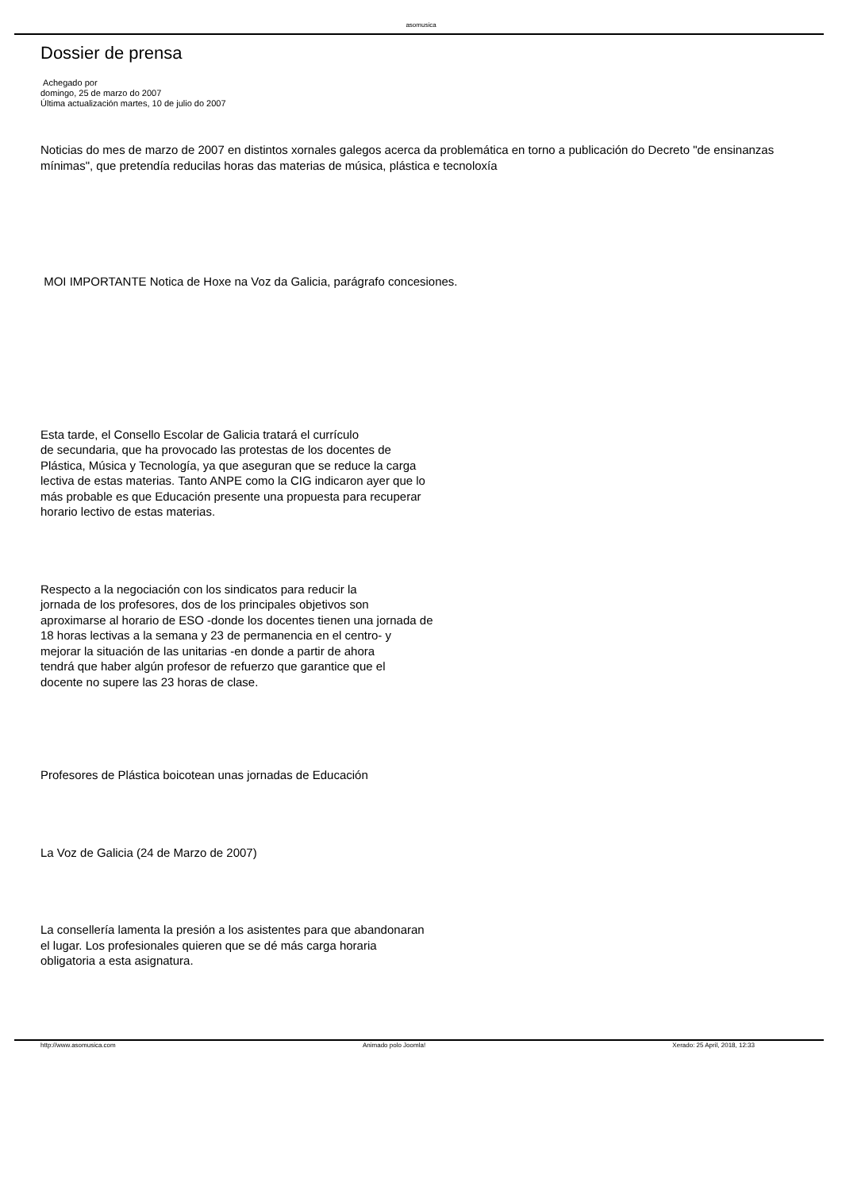asomusica
Dossier de prensa
Achegado por
domingo, 25 de marzo do 2007
Última actualización martes, 10 de julio do 2007
Noticias do mes de marzo de 2007 en distintos xornales galegos acerca da problemática en torno a publicación do Decreto "de ensinanzas mínimas", que pretendía reducilas horas das materias de música, plástica e tecnoloxía
MOI IMPORTANTE Notica de Hoxe na Voz da Galicia, parágrafo concesiones.
Esta tarde, el Consello Escolar de Galicia tratará el currículo
de secundaria, que ha provocado las protestas de los docentes de
Plástica, Música y Tecnología, ya que aseguran que se reduce la carga
lectiva de estas materias. Tanto ANPE como la CIG indicaron ayer que lo
más probable es que Educación presente una propuesta para recuperar
horario lectivo de estas materias.
Respecto a la negociación con los sindicatos para reducir la
jornada de los profesores, dos de los principales objetivos son
aproximarse al horario de ESO -donde los docentes tienen una jornada de
18 horas lectivas a la semana y 23 de permanencia en el centro- y
mejorar la situación de las unitarias -en donde a partir de ahora
tendrá que haber algún profesor de refuerzo que garantice que el
docente no supere las 23 horas de clase.
Profesores de Plástica boicotean unas jornadas de Educación
La Voz de Galicia (24 de Marzo de 2007)
La consellería lamenta la presión a los asistentes para que abandonaran
el lugar. Los profesionales quieren que se dé más carga horaria
obligatoria a esta asignatura.
http://www.asomusica.com Animado polo Joomla! Xerado: 25 April, 2018, 12:33